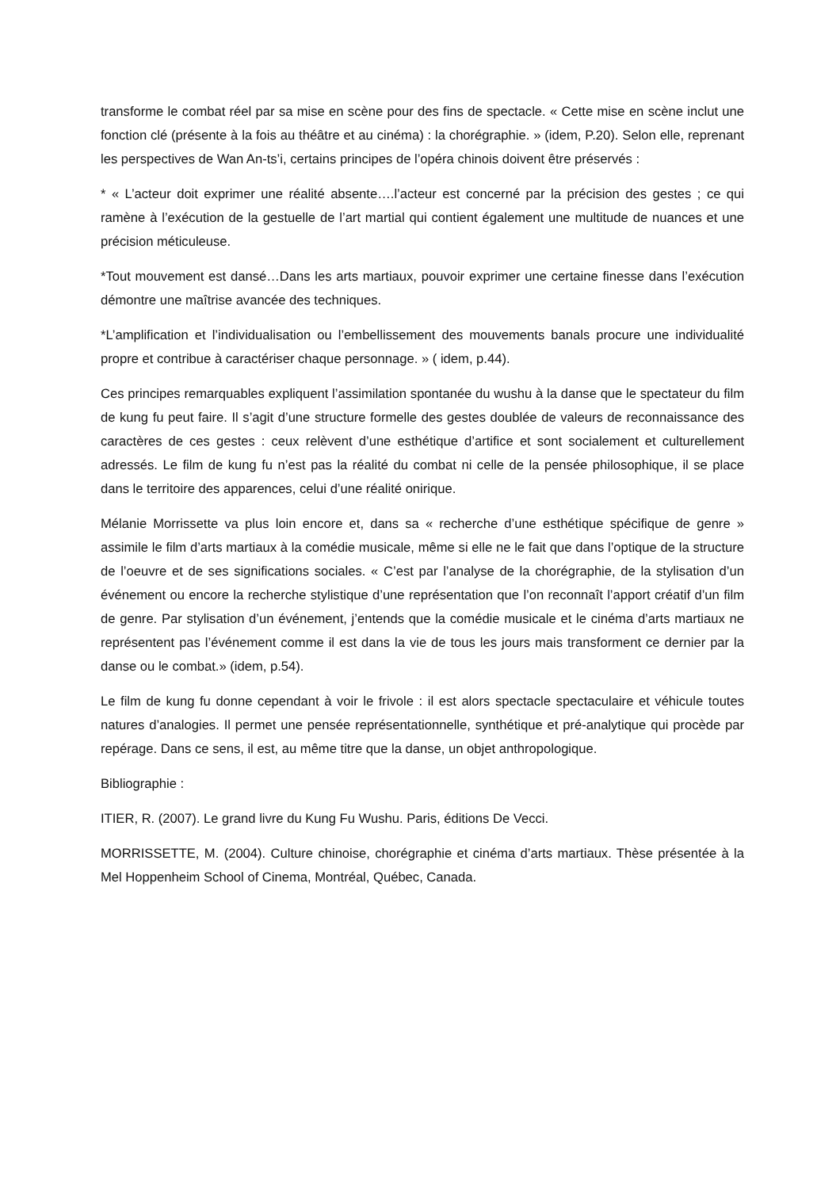transforme le combat réel par sa mise en scène pour des fins de spectacle. « Cette mise en scène inclut une fonction clé (présente à la fois au théâtre et au cinéma) : la chorégraphie. » (idem, P.20). Selon elle, reprenant les perspectives de Wan An-ts’i, certains principes de l’opéra chinois doivent être préservés :
* « L’acteur doit exprimer une réalité absente….l’acteur est concerné par la précision des gestes ; ce qui ramène à l’exécution de la gestuelle de l’art martial qui contient également une multitude de nuances et une précision méticuleuse.
*Tout mouvement est dansé…Dans les arts martiaux, pouvoir exprimer une certaine finesse dans l’exécution démontre une maîtrise avancée des techniques.
*L’amplification et l’individualisation ou l’embellissement des mouvements banals procure une individualité propre et contribue à caractériser chaque personnage. » ( idem, p.44).
Ces principes remarquables expliquent l’assimilation spontanée du wushu à la danse que le spectateur du film de kung fu peut faire. Il s’agit d’une structure formelle des gestes doublée de valeurs de reconnaissance des caractères de ces gestes : ceux relèvent d’une esthétique d’artifice et sont socialement et culturellement adressés. Le film de kung fu n’est pas la réalité du combat ni celle de la pensée philosophique, il se place dans le territoire des apparences, celui d’une réalité onirique.
Mélanie Morrissette va plus loin encore et, dans sa « recherche d’une esthétique spécifique de genre » assimile le film d’arts martiaux à la comédie musicale, même si elle ne le fait que dans l’optique de la structure de l’oeuvre et de ses significations sociales. « C’est par l’analyse de la chorégraphie, de la stylisation d’un événement ou encore la recherche stylistique d’une représentation que l’on reconnaît l’apport créatif d’un film de genre. Par stylisation d’un événement, j’entends que la comédie musicale et le cinéma d’arts martiaux ne représentent pas l’événement comme il est dans la vie de tous les jours mais transforment ce dernier par la danse ou le combat.» (idem, p.54).
Le film de kung fu donne cependant à voir le frivole : il est alors spectacle spectaculaire et véhicule toutes natures d’analogies. Il permet une pensée représentationnelle, synthétique et pré-analytique qui procède par repérage. Dans ce sens, il est, au même titre que la danse, un objet anthropologique.
Bibliographie :
ITIER, R. (2007). Le grand livre du Kung Fu Wushu. Paris, éditions De Vecci.
MORRISSETTE, M. (2004). Culture chinoise, chorégraphie et cinéma d’arts martiaux. Thèse présentée à la Mel Hoppenheim School of Cinema, Montréal, Québec, Canada.